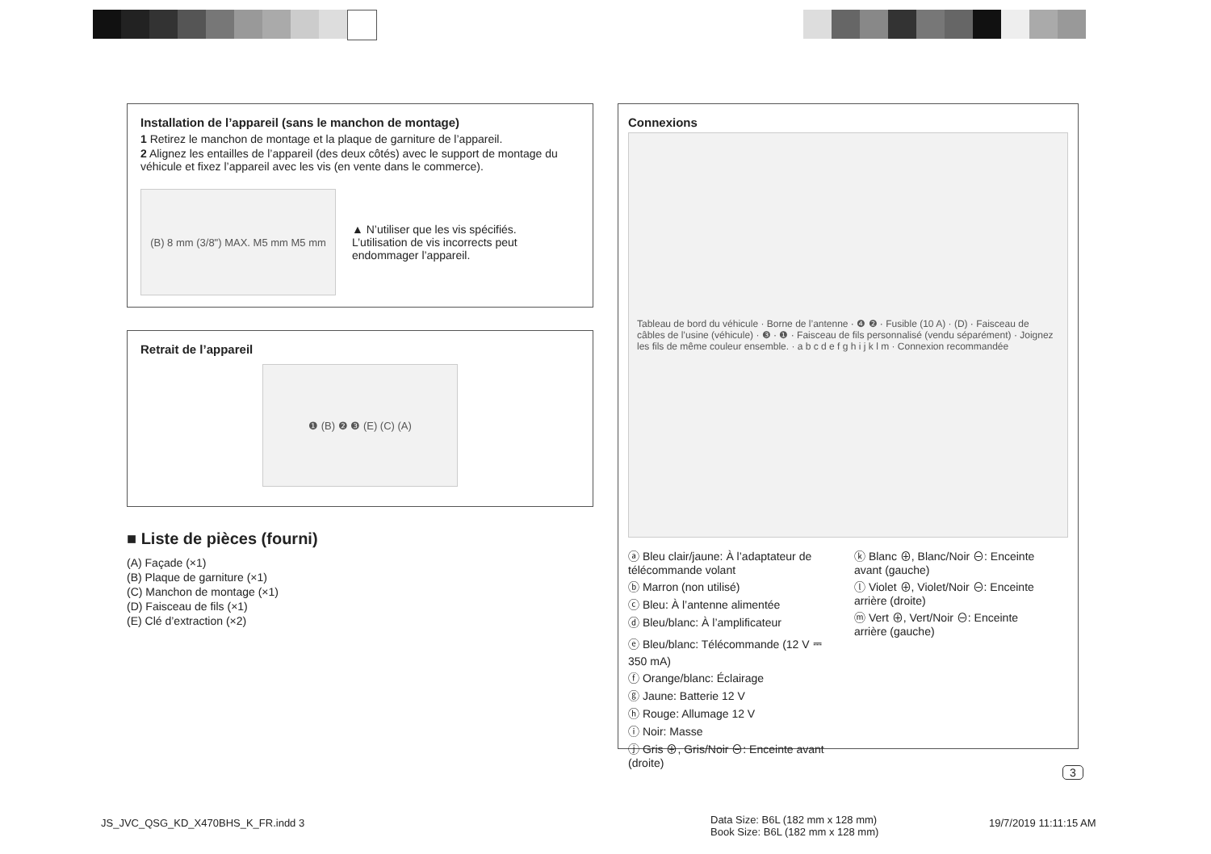Installation de l’appareil (sans le manchon de montage)
1 Retirez le manchon de montage et la plaque de garniture de l’appareil.
2 Alignez les entailles de l’appareil (des deux côtés) avec le support de montage du véhicule et fixez l’appareil avec les vis (en vente dans le commerce).
(B) 8 mm (3/8") MAX. M5 mm M5 mm
▲ N’utiliser que les vis spécifiés. L’utilisation de vis incorrects peut endommager l’appareil.
Retrait de l’appareil
❶ (B) ❷ ❸ (E) (C) (A)
■ Liste de pièces (fourni)
(A) Façade (×1)
(B) Plaque de garniture (×1)
(C) Manchon de montage (×1)
(D) Faisceau de fils (×1)
(E) Clé d’extraction (×2)
Connexions
Tableau de bord du véhicule · Borne de l’antenne · ❹ ❷ · Fusible (10 A) · (D) · Faisceau de câbles de l’usine (véhicule) · ❸ · ❶ · Faisceau de fils personnalisé (vendu séparément) · Joignez les fils de même couleur ensemble. · a b c d e f g h i j k l m · Connexion recommandée
ⓐ Bleu clair/jaune: À l’adaptateur de télécommande volant
ⓑ Marron (non utilisé)
ⓒ Bleu: À l’antenne alimentée
ⓓ Bleu/blanc: À l’amplificateur
ⓔ Bleu/blanc: Télécommande (12 V ⎓ 350 mA)
ⓕ Orange/blanc: Éclairage
ⓖ Jaune: Batterie 12 V
ⓗ Rouge: Allumage 12 V
ⓘ Noir: Masse
ⓙ Gris ⊕, Gris/Noir ⊖: Enceinte avant (droite)
ⓚ Blanc ⊕, Blanc/Noir ⊖: Enceinte avant (gauche)
ⓛ Violet ⊕, Violet/Noir ⊖: Enceinte arrière (droite)
ⓜ Vert ⊕, Vert/Noir ⊖: Enceinte arrière (gauche)
3
JS_JVC_QSG_KD_X470BHS_K_FR.indd 3
Data Size: B6L (182 mm x 128 mm)
Book Size: B6L (182 mm x 128 mm)
19/7/2019 11:11:15 AM